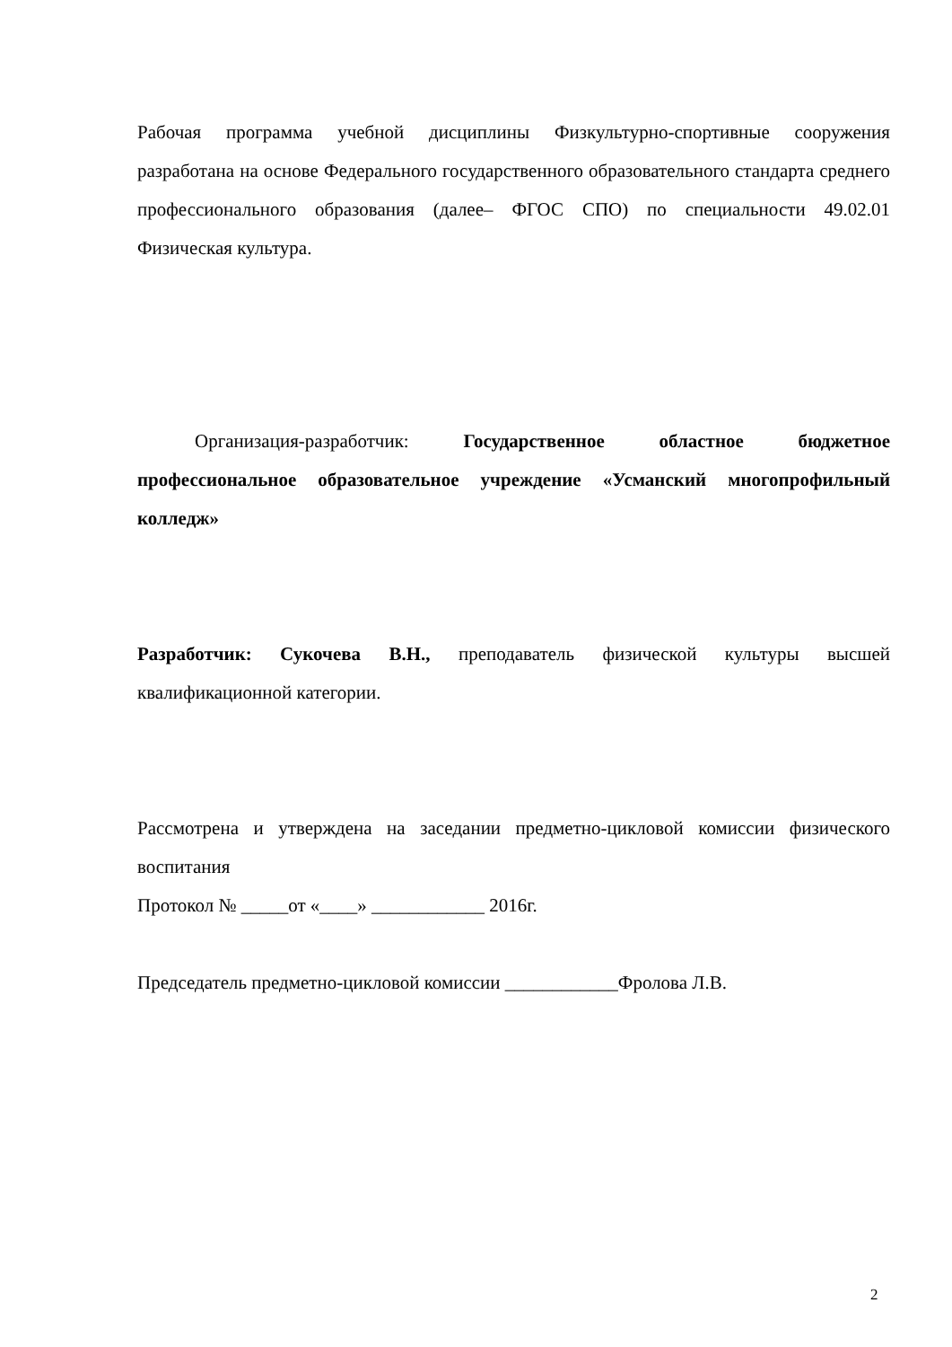Рабочая программа учебной дисциплины Физкультурно-спортивные сооружения разработана на основе Федерального государственного образовательного стандарта среднего профессионального образования (далее– ФГОС СПО) по специальности 49.02.01 Физическая культура.
Организация-разработчик: Государственное областное бюджетное профессиональное образовательное учреждение «Усманский многопрофильный колледж»
Разработчик: Сукочева В.Н., преподаватель физической культуры высшей квалификационной категории.
Рассмотрена и утверждена на заседании предметно-цикловой комиссии физического воспитания
Протокол № _____от «____» ____________ 2016г.
Председатель предметно-цикловой комиссии ____________Фролова Л.В.
2